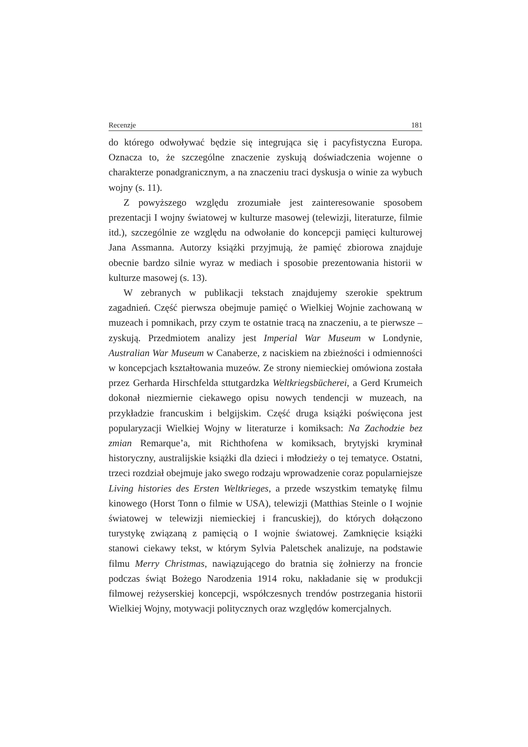Recenzje 181
do którego odwoływać będzie się integrująca się i pacyfistyczna Europa. Oznacza to, że szczególne znaczenie zyskują doświadczenia wojenne o charakterze ponadgranicznym, a na znaczeniu traci dyskusja o winie za wybuch wojny (s. 11).
Z powyższego względu zrozumiałe jest zainteresowanie sposobem prezentacji I wojny światowej w kulturze masowej (telewizji, literaturze, filmie itd.), szczególnie ze względu na odwołanie do koncepcji pamięci kulturowej Jana Assmanna. Autorzy książki przyjmują, że pamięć zbiorowa znajduje obecnie bardzo silnie wyraz w mediach i sposobie prezentowania historii w kulturze masowej (s. 13).
W zebranych w publikacji tekstach znajdujemy szerokie spektrum zagadnień. Część pierwsza obejmuje pamięć o Wielkiej Wojnie zachowaną w muzeach i pomnikach, przy czym te ostatnie tracą na znaczeniu, a te pierwsze – zyskują. Przedmiotem analizy jest Imperial War Museum w Londynie, Australian War Museum w Canaberze, z naciskiem na zbieżności i odmienności w koncepcjach kształtowania muzeów. Ze strony niemieckiej omówiona została przez Gerharda Hirschfelda sttutgardzka Weltkriegsbücherei, a Gerd Krumeich dokonał niezmiernie ciekawego opisu nowych tendencji w muzeach, na przykładzie francuskim i belgijskim. Część druga książki poświęcona jest popularyzacji Wielkiej Wojny w literaturze i komiksach: Na Zachodzie bez zmian Remarque’a, mit Richthofena w komiksach, brytyjski kryminał historyczny, australijskie książki dla dzieci i młodzieży o tej tematyce. Ostatni, trzeci rozdział obejmuje jako swego rodzaju wprowadzenie coraz popularniejsze Living histories des Ersten Weltkrieges, a przede wszystkim tematykę filmu kinowego (Horst Tonn o filmie w USA), telewizji (Matthias Steinle o I wojnie światowej w telewizji niemieckiej i francuskiej), do których dołączono turystykę związaną z pamięcią o I wojnie światowej. Zamknięcie książki stanowi ciekawy tekst, w którym Sylvia Paletschek analizuje, na podstawie filmu Merry Christmas, nawiązującego do bratnia się żołnierzy na froncie podczas świąt Bożego Narodzenia 1914 roku, nakładanie się w produkcji filmowej reżyserskiej koncepcji, współczesnych trendów postrzegania historii Wielkiej Wojny, motywacji politycznych oraz względów komercjalnych.